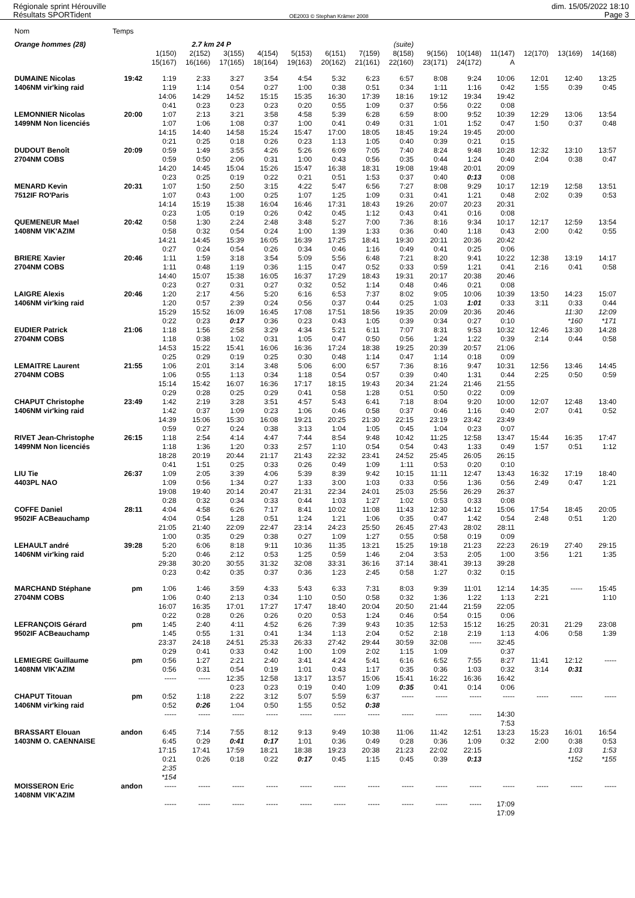Régionale sprint Hérouville
Résultats SPORTident
OE2003 © Stephan Krämer 2008
dim. 15/05/2022 18:10
Page 3
| Nom | Temps | | | | | | | | | | | | | | |
| Orange hommes (28) | | | 2.7 km 24 P | | | | | | (suite) | | | | | | |
| | | 1(150) | 2(152) | 3(155) | 4(154) | 5(153) | 6(151) | 7(159) | 8(158) | 9(156) | 10(148) | 11(147) | 12(170) | 13(169) | 14(168) |
| | | 15(167) | 16(166) | 17(165) | 18(164) | 19(163) | 20(162) | 21(161) | 22(160) | 23(171) | 24(172) | A | | | |
| DUMAINE Nicolas | 19:42 | 1:19 | 2:33 | 3:27 | 3:54 | 4:54 | 5:32 | 6:23 | 6:57 | 8:08 | 9:24 | 10:06 | 12:01 | 12:40 | 13:25 |
| 1406NM vir'king raid | | 1:19 | 1:14 | 0:54 | 0:27 | 1:00 | 0:38 | 0:51 | 0:34 | 1:11 | 1:16 | 0:42 | 1:55 | 0:39 | 0:45 |
| | | 14:06 | 14:29 | 14:52 | 15:15 | 15:35 | 16:30 | 17:39 | 18:16 | 19:12 | 19:34 | 19:42 | | | |
| | | 0:41 | 0:23 | 0:23 | 0:23 | 0:20 | 0:55 | 1:09 | 0:37 | 0:56 | 0:22 | 0:08 | | | |
| LEMONNIER Nicolas | 20:00 | 1:07 | 2:13 | 3:21 | 3:58 | 4:58 | 5:39 | 6:28 | 6:59 | 8:00 | 9:52 | 10:39 | 12:29 | 13:06 | 13:54 |
| 1499NM Non licenciés | | 1:07 | 1:06 | 1:08 | 0:37 | 1:00 | 0:41 | 0:49 | 0:31 | 1:01 | 1:52 | 0:47 | 1:50 | 0:37 | 0:48 |
| | | 14:15 | 14:40 | 14:58 | 15:24 | 15:47 | 17:00 | 18:05 | 18:45 | 19:24 | 19:45 | 20:00 | | | |
| | | 0:21 | 0:25 | 0:18 | 0:26 | 0:23 | 1:13 | 1:05 | 0:40 | 0:39 | 0:21 | 0:15 | | | |
| DUDOUT Benoît | 20:09 | 0:59 | 1:49 | 3:55 | 4:26 | 5:26 | 6:09 | 7:05 | 7:40 | 8:24 | 9:48 | 10:28 | 12:32 | 13:10 | 13:57 |
| 2704NM COBS | | 0:59 | 0:50 | 2:06 | 0:31 | 1:00 | 0:43 | 0:56 | 0:35 | 0:44 | 1:24 | 0:40 | 2:04 | 0:38 | 0:47 |
| | | 14:20 | 14:45 | 15:04 | 15:26 | 15:47 | 16:38 | 18:31 | 19:08 | 19:48 | 20:01 | 20:09 | | | |
| | | 0:23 | 0:25 | 0:19 | 0:22 | 0:21 | 0:51 | 1:53 | 0:37 | 0:40 | 0:13 | 0:08 | | | |
| MENARD Kevin | 20:31 | 1:07 | 1:50 | 2:50 | 3:15 | 4:22 | 5:47 | 6:56 | 7:27 | 8:08 | 9:29 | 10:17 | 12:19 | 12:58 | 13:51 |
| 7512IF RO'Paris | | 1:07 | 0:43 | 1:00 | 0:25 | 1:07 | 1:25 | 1:09 | 0:31 | 0:41 | 1:21 | 0:48 | 2:02 | 0:39 | 0:53 |
| | | 14:14 | 15:19 | 15:38 | 16:04 | 16:46 | 17:31 | 18:43 | 19:26 | 20:07 | 20:23 | 20:31 | | | |
| | | 0:23 | 1:05 | 0:19 | 0:26 | 0:42 | 0:45 | 1:12 | 0:43 | 0:41 | 0:16 | 0:08 | | | |
| QUEMENEUR Mael | 20:42 | 0:58 | 1:30 | 2:24 | 2:48 | 3:48 | 5:27 | 7:00 | 7:36 | 8:16 | 9:34 | 10:17 | 12:17 | 12:59 | 13:54 |
| 1408NM VIK'AZIM | | 0:58 | 0:32 | 0:54 | 0:24 | 1:00 | 1:39 | 1:33 | 0:36 | 0:40 | 1:18 | 0:43 | 2:00 | 0:42 | 0:55 |
| | | 14:21 | 14:45 | 15:39 | 16:05 | 16:39 | 17:25 | 18:41 | 19:30 | 20:11 | 20:36 | 20:42 | | | |
| | | 0:27 | 0:24 | 0:54 | 0:26 | 0:34 | 0:46 | 1:16 | 0:49 | 0:41 | 0:25 | 0:06 | | | |
| BRIERE Xavier | 20:46 | 1:11 | 1:59 | 3:18 | 3:54 | 5:09 | 5:56 | 6:48 | 7:21 | 8:20 | 9:41 | 10:22 | 12:38 | 13:19 | 14:17 |
| 2704NM COBS | | 1:11 | 0:48 | 1:19 | 0:36 | 1:15 | 0:47 | 0:52 | 0:33 | 0:59 | 1:21 | 0:41 | 2:16 | 0:41 | 0:58 |
| | | 14:40 | 15:07 | 15:38 | 16:05 | 16:37 | 17:29 | 18:43 | 19:31 | 20:17 | 20:38 | 20:46 | | | |
| | | 0:23 | 0:27 | 0:31 | 0:27 | 0:32 | 0:52 | 1:14 | 0:48 | 0:46 | 0:21 | 0:08 | | | |
| LAIGRE Alexis | 20:46 | 1:20 | 2:17 | 4:56 | 5:20 | 6:16 | 6:53 | 7:37 | 8:02 | 9:05 | 10:06 | 10:39 | 13:50 | 14:23 | 15:07 |
| 1406NM vir'king raid | | 1:20 | 0:57 | 2:39 | 0:24 | 0:56 | 0:37 | 0:44 | 0:25 | 1:03 | 1:01 | 0:33 | 3:11 | 0:33 | 0:44 |
| | | 15:29 | 15:52 | 16:09 | 16:45 | 17:08 | 17:51 | 18:56 | 19:35 | 20:09 | 20:36 | 20:46 | | 11:30 | 12:09 |
| | | 0:22 | 0:23 | 0:17 | 0:36 | 0:23 | 0:43 | 1:05 | 0:39 | 0:34 | 0:27 | 0:10 | | *160 | *171 |
| EUDIER Patrick | 21:06 | 1:18 | 1:56 | 2:58 | 3:29 | 4:34 | 5:21 | 6:11 | 7:07 | 8:31 | 9:53 | 10:32 | 12:46 | 13:30 | 14:28 |
| 2704NM COBS | | 1:18 | 0:38 | 1:02 | 0:31 | 1:05 | 0:47 | 0:50 | 0:56 | 1:24 | 1:22 | 0:39 | 2:14 | 0:44 | 0:58 |
| | | 14:53 | 15:22 | 15:41 | 16:06 | 16:36 | 17:24 | 18:38 | 19:25 | 20:39 | 20:57 | 21:06 | | | |
| | | 0:25 | 0:29 | 0:19 | 0:25 | 0:30 | 0:48 | 1:14 | 0:47 | 1:14 | 0:18 | 0:09 | | | |
| LEMAITRE Laurent | 21:55 | 1:06 | 2:01 | 3:14 | 3:48 | 5:06 | 6:00 | 6:57 | 7:36 | 8:16 | 9:47 | 10:31 | 12:56 | 13:46 | 14:45 |
| 2704NM COBS | | 1:06 | 0:55 | 1:13 | 0:34 | 1:18 | 0:54 | 0:57 | 0:39 | 0:40 | 1:31 | 0:44 | 2:25 | 0:50 | 0:59 |
| | | 15:14 | 15:42 | 16:07 | 16:36 | 17:17 | 18:15 | 19:43 | 20:34 | 21:24 | 21:46 | 21:55 | | | |
| | | 0:29 | 0:28 | 0:25 | 0:29 | 0:41 | 0:58 | 1:28 | 0:51 | 0:50 | 0:22 | 0:09 | | | |
| CHAPUT Christophe | 23:49 | 1:42 | 2:19 | 3:28 | 3:51 | 4:57 | 5:43 | 6:41 | 7:18 | 8:04 | 9:20 | 10:00 | 12:07 | 12:48 | 13:40 |
| 1406NM vir'king raid | | 1:42 | 0:37 | 1:09 | 0:23 | 1:06 | 0:46 | 0:58 | 0:37 | 0:46 | 1:16 | 0:40 | 2:07 | 0:41 | 0:52 |
| | | 14:39 | 15:06 | 15:30 | 16:08 | 19:21 | 20:25 | 21:30 | 22:15 | 23:19 | 23:42 | 23:49 | | | |
| | | 0:59 | 0:27 | 0:24 | 0:38 | 3:13 | 1:04 | 1:05 | 0:45 | 1:04 | 0:23 | 0:07 | | | |
| RIVET Jean-Christophe | 26:15 | 1:18 | 2:54 | 4:14 | 4:47 | 7:44 | 8:54 | 9:48 | 10:42 | 11:25 | 12:58 | 13:47 | 15:44 | 16:35 | 17:47 |
| 1499NM Non licenciés | | 1:18 | 1:36 | 1:20 | 0:33 | 2:57 | 1:10 | 0:54 | 0:54 | 0:43 | 1:33 | 0:49 | 1:57 | 0:51 | 1:12 |
| | | 18:28 | 20:19 | 20:44 | 21:17 | 21:43 | 22:32 | 23:41 | 24:52 | 25:45 | 26:05 | 26:15 | | | |
| | | 0:41 | 1:51 | 0:25 | 0:33 | 0:26 | 0:49 | 1:09 | 1:11 | 0:53 | 0:20 | 0:10 | | | |
| LIU Tie | 26:37 | 1:09 | 2:05 | 3:39 | 4:06 | 5:39 | 8:39 | 9:42 | 10:15 | 11:11 | 12:47 | 13:43 | 16:32 | 17:19 | 18:40 |
| 4403PL NAO | | 1:09 | 0:56 | 1:34 | 0:27 | 1:33 | 3:00 | 1:03 | 0:33 | 0:56 | 1:36 | 0:56 | 2:49 | 0:47 | 1:21 |
| | | 19:08 | 19:40 | 20:14 | 20:47 | 21:31 | 22:34 | 24:01 | 25:03 | 25:56 | 26:29 | 26:37 | | | |
| | | 0:28 | 0:32 | 0:34 | 0:33 | 0:44 | 1:03 | 1:27 | 1:02 | 0:53 | 0:33 | 0:08 | | | |
| COFFE Daniel | 28:11 | 4:04 | 4:58 | 6:26 | 7:17 | 8:41 | 10:02 | 11:08 | 11:43 | 12:30 | 14:12 | 15:06 | 17:54 | 18:45 | 20:05 |
| 9502IF ACBeauchamp | | 4:04 | 0:54 | 1:28 | 0:51 | 1:24 | 1:21 | 1:06 | 0:35 | 0:47 | 1:42 | 0:54 | 2:48 | 0:51 | 1:20 |
| | | 21:05 | 21:40 | 22:09 | 22:47 | 23:14 | 24:23 | 25:50 | 26:45 | 27:43 | 28:02 | 28:11 | | | |
| | | 1:00 | 0:35 | 0:29 | 0:38 | 0:27 | 1:09 | 1:27 | 0:55 | 0:58 | 0:19 | 0:09 | | | |
| LEHAULT andré | 39:28 | 5:20 | 6:06 | 8:18 | 9:11 | 10:36 | 11:35 | 13:21 | 15:25 | 19:18 | 21:23 | 22:23 | 26:19 | 27:40 | 29:15 |
| 1406NM vir'king raid | | 5:20 | 0:46 | 2:12 | 0:53 | 1:25 | 0:59 | 1:46 | 2:04 | 3:53 | 2:05 | 1:00 | 3:56 | 1:21 | 1:35 |
| | | 29:38 | 30:20 | 30:55 | 31:32 | 32:08 | 33:31 | 36:16 | 37:14 | 38:41 | 39:13 | 39:28 | | | |
| | | 0:23 | 0:42 | 0:35 | 0:37 | 0:36 | 1:23 | 2:45 | 0:58 | 1:27 | 0:32 | 0:15 | | | |
| MARCHAND Stéphane | pm | 1:06 | 1:46 | 3:59 | 4:33 | 5:43 | 6:33 | 7:31 | 8:03 | 9:39 | 11:01 | 12:14 | 14:35 | ----- | 15:45 |
| 2704NM COBS | | 1:06 | 0:40 | 2:13 | 0:34 | 1:10 | 0:50 | 0:58 | 0:32 | 1:36 | 1:22 | 1:13 | 2:21 | | 1:10 |
| | | 16:07 | 16:35 | 17:01 | 17:27 | 17:47 | 18:40 | 20:04 | 20:50 | 21:44 | 21:59 | 22:05 | | | |
| | | 0:22 | 0:28 | 0:26 | 0:26 | 0:20 | 0:53 | 1:24 | 0:46 | 0:54 | 0:15 | 0:06 | | | |
| LEFRANÇOIS Gérard | pm | 1:45 | 2:40 | 4:11 | 4:52 | 6:26 | 7:39 | 9:43 | 10:35 | 12:53 | 15:12 | 16:25 | 20:31 | 21:29 | 23:08 |
| 9502IF ACBeauchamp | | 1:45 | 0:55 | 1:31 | 0:41 | 1:34 | 1:13 | 2:04 | 0:52 | 2:18 | 2:19 | 1:13 | 4:06 | 0:58 | 1:39 |
| | | 23:37 | 24:18 | 24:51 | 25:33 | 26:33 | 27:42 | 29:44 | 30:59 | 32:08 | ----- | 32:45 | | | |
| | | 0:29 | 0:41 | 0:33 | 0:42 | 1:00 | 1:09 | 2:02 | 1:15 | 1:09 | | 0:37 | | | |
| LEMIEGRE Guillaume | pm | 0:56 | 1:27 | 2:21 | 2:40 | 3:41 | 4:24 | 5:41 | 6:16 | 6:52 | 7:55 | 8:27 | 11:41 | 12:12 | ----- |
| 1408NM VIK'AZIM | | 0:56 | 0:31 | 0:54 | 0:19 | 1:01 | 0:43 | 1:17 | 0:35 | 0:36 | 1:03 | 0:32 | 3:14 | 0:31 | |
| | | ----- | ----- | 12:35 | 12:58 | 13:17 | 13:57 | 15:06 | 15:41 | 16:22 | 16:36 | 16:42 | | | |
| | | | | 0:23 | 0:23 | 0:19 | 0:40 | 1:09 | 0:35 | 0:41 | 0:14 | 0:06 | | | |
| CHAPUT Titouan | pm | 0:52 | 1:18 | 2:22 | 3:12 | 5:07 | 5:59 | 6:37 | ----- | ----- | ----- | ----- | ----- | ----- | ----- |
| 1406NM vir'king raid | | 0:52 | 0:26 | 1:04 | 0:50 | 1:55 | 0:52 | 0:38 | | | | | | | |
| | | ----- | ----- | ----- | ----- | ----- | ----- | ----- | ----- | ----- | ----- | 14:30 | | | |
| | | | | | | | | | | | | 7:53 | | | |
| BRASSART Elouan | andon | 6:45 | 7:14 | 7:55 | 8:12 | 9:13 | 9:49 | 10:38 | 11:06 | 11:42 | 12:51 | 13:23 | 15:23 | 16:01 | 16:54 |
| 1403NM O. CAENNAISE | | 6:45 | 0:29 | 0:41 | 0:17 | 1:01 | 0:36 | 0:49 | 0:28 | 0:36 | 1:09 | 0:32 | 2:00 | 0:38 | 0:53 |
| | | 17:15 | 17:41 | 17:59 | 18:21 | 18:38 | 19:23 | 20:38 | 21:23 | 22:02 | 22:15 | | | 1:03 | 1:53 |
| | | 0:21 | 0:26 | 0:18 | 0:22 | 0:17 | 0:45 | 1:15 | 0:45 | 0:39 | 0:13 | | | *152 | *155 |
| | | 2:35 | | | | | | | | | | | | | |
| | | *154 | | | | | | | | | | | | | |
| MOISSERON Eric | andon | ----- | ----- | ----- | ----- | ----- | ----- | ----- | ----- | ----- | ----- | ----- | ----- | ----- | ----- |
| 1408NM VIK'AZIM | | | | | | | | | | | | | | | |
| | | ----- | ----- | ----- | ----- | ----- | ----- | ----- | ----- | ----- | ----- | 17:09 | | | |
| | | | | | | | | | | | | 17:09 | | | |